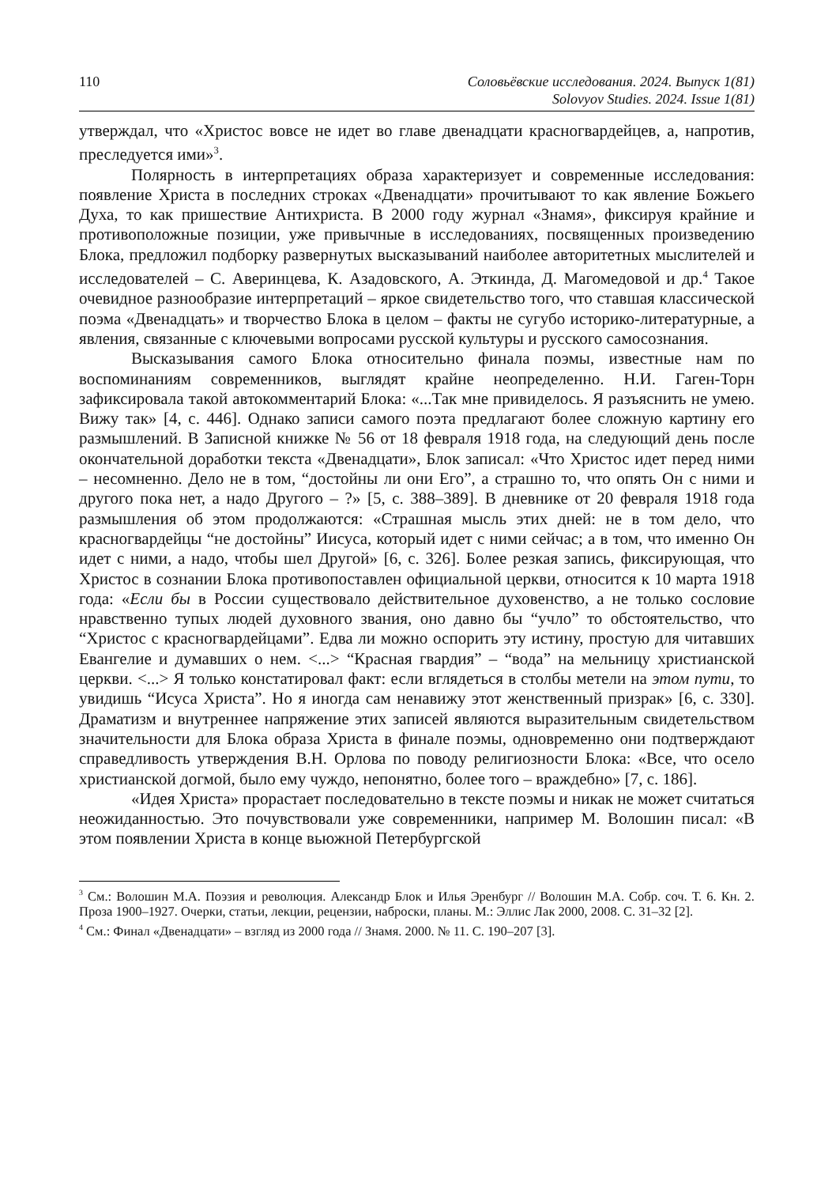110 Соловьёвские исследования. 2024. Выпуск 1(81)
Solovyov Studies. 2024. Issue 1(81)
утверждал, что «Христос вовсе не идет во главе двенадцати красногвардейцев, а, напротив, преследуется ими»<sup>3</sup>.
Полярность в интерпретациях образа характеризует и современные исследования: появление Христа в последних строках «Двенадцати» прочитывают то как явление Божьего Духа, то как пришествие Антихриста. В 2000 году журнал «Знамя», фиксируя крайние и противоположные позиции, уже привычные в исследованиях, посвященных произведению Блока, предложил подборку развернутых высказываний наиболее авторитетных мыслителей и исследователей – С. Аверинцева, К. Азадовского, А. Эткинда, Д. Магомедовой и др.<sup>4</sup> Такое очевидное разнообразие интерпретаций – яркое свидетельство того, что ставшая классической поэма «Двенадцать» и творчество Блока в целом – факты не сугубо историко-литературные, а явления, связанные с ключевыми вопросами русской культуры и русского самосознания.
Высказывания самого Блока относительно финала поэмы, известные нам по воспоминаниям современников, выглядят крайне неопределенно. Н.И. Гаген-Торн зафиксировала такой автокомментарий Блока: «...Так мне привиделось. Я разъяснить не умею. Вижу так» [4, с. 446]. Однако записи самого поэта предлагают более сложную картину его размышлений. В Записной книжке № 56 от 18 февраля 1918 года, на следующий день после окончательной доработки текста «Двенадцати», Блок записал: «Что Христос идет перед ними – несомненно. Дело не в том, “достойны ли они Его”, а страшно то, что опять Он с ними и другого пока нет, а надо Другого – ?» [5, с. 388–389]. В дневнике от 20 февраля 1918 года размышления об этом продолжаются: «Страшная мысль этих дней: не в том дело, что красногвардейцы “не достойны” Иисуса, который идет с ними сейчас; а в том, что именно Он идет с ними, а надо, чтобы шел Другой» [6, с. 326]. Более резкая запись, фиксирующая, что Христос в сознании Блока противопоставлен официальной церкви, относится к 10 марта 1918 года: «Если бы в России существовало действительное духовенство, а не только сословие нравственно тупых людей духовного звания, оно давно бы “учло” то обстоятельство, что “Христос с красногвардейцами”. Едва ли можно оспорить эту истину, простую для читавших Евангелие и думавших о нем. <...> “Красная гвардия” – “вода” на мельницу христианской церкви. <...> Я только констатировал факт: если вглядеться в столбы метели на этом пути, то увидишь “Исуса Христа”. Но я иногда сам ненавижу этот женственный призрак» [6, с. 330]. Драматизм и внутреннее напряжение этих записей являются выразительным свидетельством значительности для Блока образа Христа в финале поэмы, одновременно они подтверждают справедливость утверждения В.Н. Орлова по поводу религиозности Блока: «Все, что осело христианской догмой, было ему чуждо, непонятно, более того – враждебно» [7, с. 186].
«Идея Христа» прорастает последовательно в тексте поэмы и никак не может считаться неожиданностью. Это почувствовали уже современники, например М. Волошин писал: «В этом появлении Христа в конце вьюжной Петербургской
<sup>3</sup> См.: Волошин М.А. Поэзия и революция. Александр Блок и Илья Эренбург // Волошин М.А. Собр. соч. Т. 6. Кн. 2. Проза 1900–1927. Очерки, статьи, лекции, рецензии, наброски, планы. М.: Эллис Лак 2000, 2008. С. 31–32 [2].
<sup>4</sup> См.: Финал «Двенадцати» – взгляд из 2000 года // Знамя. 2000. № 11. С. 190–207 [3].